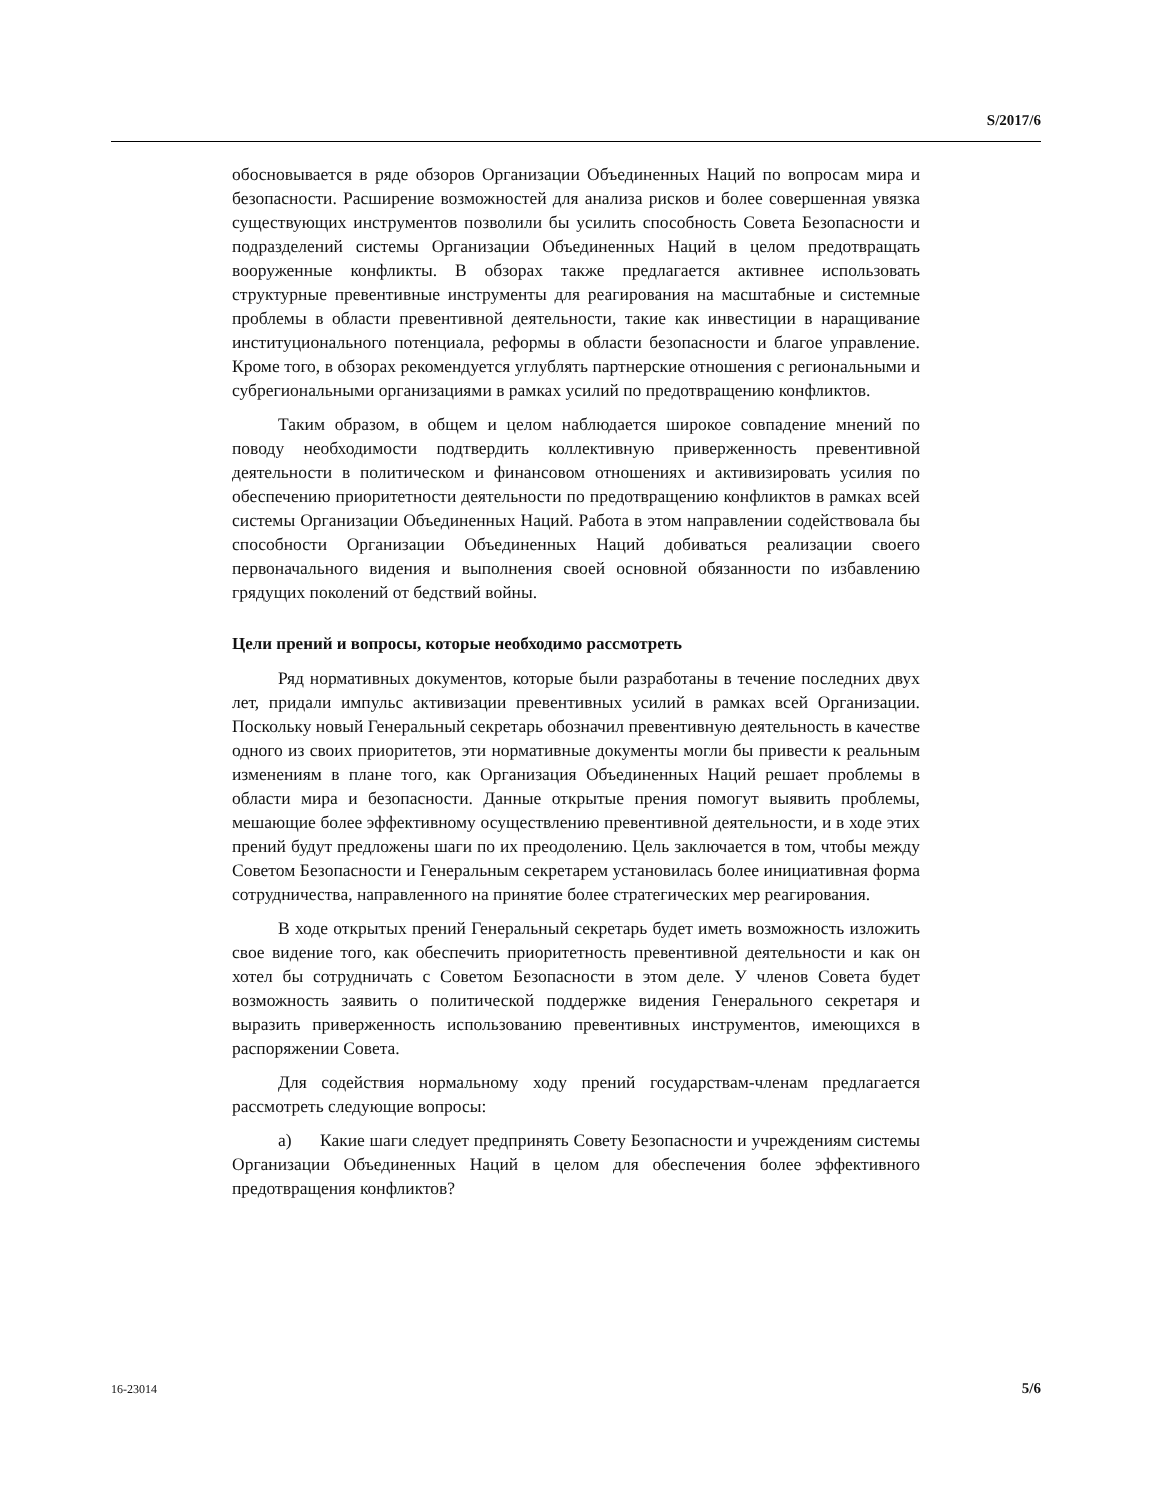S/2017/6
обосновывается в ряде обзоров Организации Объединенных Наций по вопросам мира и безопасности. Расширение возможностей для анализа рисков и более совершенная увязка существующих инструментов позволили бы усилить способность Совета Безопасности и подразделений системы Организации Объединенных Наций в целом предотвращать вооруженные конфликты. В обзорах также предлагается активнее использовать структурные превентивные инструменты для реагирования на масштабные и системные проблемы в области превентивной деятельности, такие как инвестиции в наращивание институционального потенциала, реформы в области безопасности и благое управление. Кроме того, в обзорах рекомендуется углублять партнерские отношения с региональными и субрегиональными организациями в рамках усилий по предотвращению конфликтов.
Таким образом, в общем и целом наблюдается широкое совпадение мнений по поводу необходимости подтвердить коллективную приверженность превентивной деятельности в политическом и финансовом отношениях и активизировать усилия по обеспечению приоритетности деятельности по предотвращению конфликтов в рамках всей системы Организации Объединенных Наций. Работа в этом направлении содействовала бы способности Организации Объединенных Наций добиваться реализации своего первоначального видения и выполнения своей основной обязанности по избавлению грядущих поколений от бедствий войны.
Цели прений и вопросы, которые необходимо рассмотреть
Ряд нормативных документов, которые были разработаны в течение последних двух лет, придали импульс активизации превентивных усилий в рамках всей Организации. Поскольку новый Генеральный секретарь обозначил превентивную деятельность в качестве одного из своих приоритетов, эти нормативные документы могли бы привести к реальным изменениям в плане того, как Организация Объединенных Наций решает проблемы в области мира и безопасности. Данные открытые прения помогут выявить проблемы, мешающие более эффективному осуществлению превентивной деятельности, и в ходе этих прений будут предложены шаги по их преодолению. Цель заключается в том, чтобы между Советом Безопасности и Генеральным секретарем установилась более инициативная форма сотрудничества, направленного на принятие более стратегических мер реагирования.
В ходе открытых прений Генеральный секретарь будет иметь возможность изложить свое видение того, как обеспечить приоритетность превентивной деятельности и как он хотел бы сотрудничать с Советом Безопасности в этом деле. У членов Совета будет возможность заявить о политической поддержке видения Генерального секретаря и выразить приверженность использованию превентивных инструментов, имеющихся в распоряжении Совета.
Для содействия нормальному ходу прений государствам-членам предлагается рассмотреть следующие вопросы:
a) Какие шаги следует предпринять Совету Безопасности и учреждениям системы Организации Объединенных Наций в целом для обеспечения более эффективного предотвращения конфликтов?
16-23014 5/6